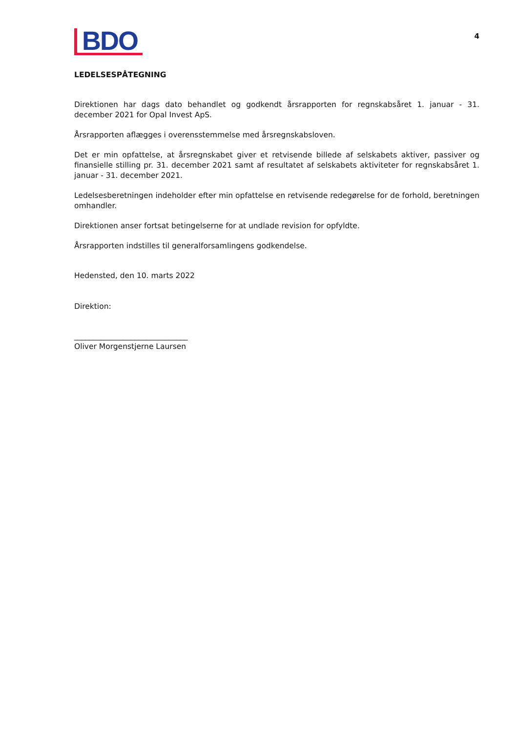BDO
4
LEDELSESPÅTEGNING
Direktionen har dags dato behandlet og godkendt årsrapporten for regnskabsåret 1. januar - 31. december 2021 for Opal Invest ApS.
Årsrapporten aflægges i overensstemmelse med årsregnskabsloven.
Det er min opfattelse, at årsregnskabet giver et retvisende billede af selskabets aktiver, passiver og finansielle stilling pr. 31. december 2021 samt af resultatet af selskabets aktiviteter for regnskabsåret 1. januar - 31. december 2021.
Ledelsesberetningen indeholder efter min opfattelse en retvisende redegørelse for de forhold, beretningen omhandler.
Direktionen anser fortsat betingelserne for at undlade revision for opfyldte.
Årsrapporten indstilles til generalforsamlingens godkendelse.
Hedensted, den 10. marts 2022
Direktion:
______________________________
Oliver Morgenstjerne Laursen